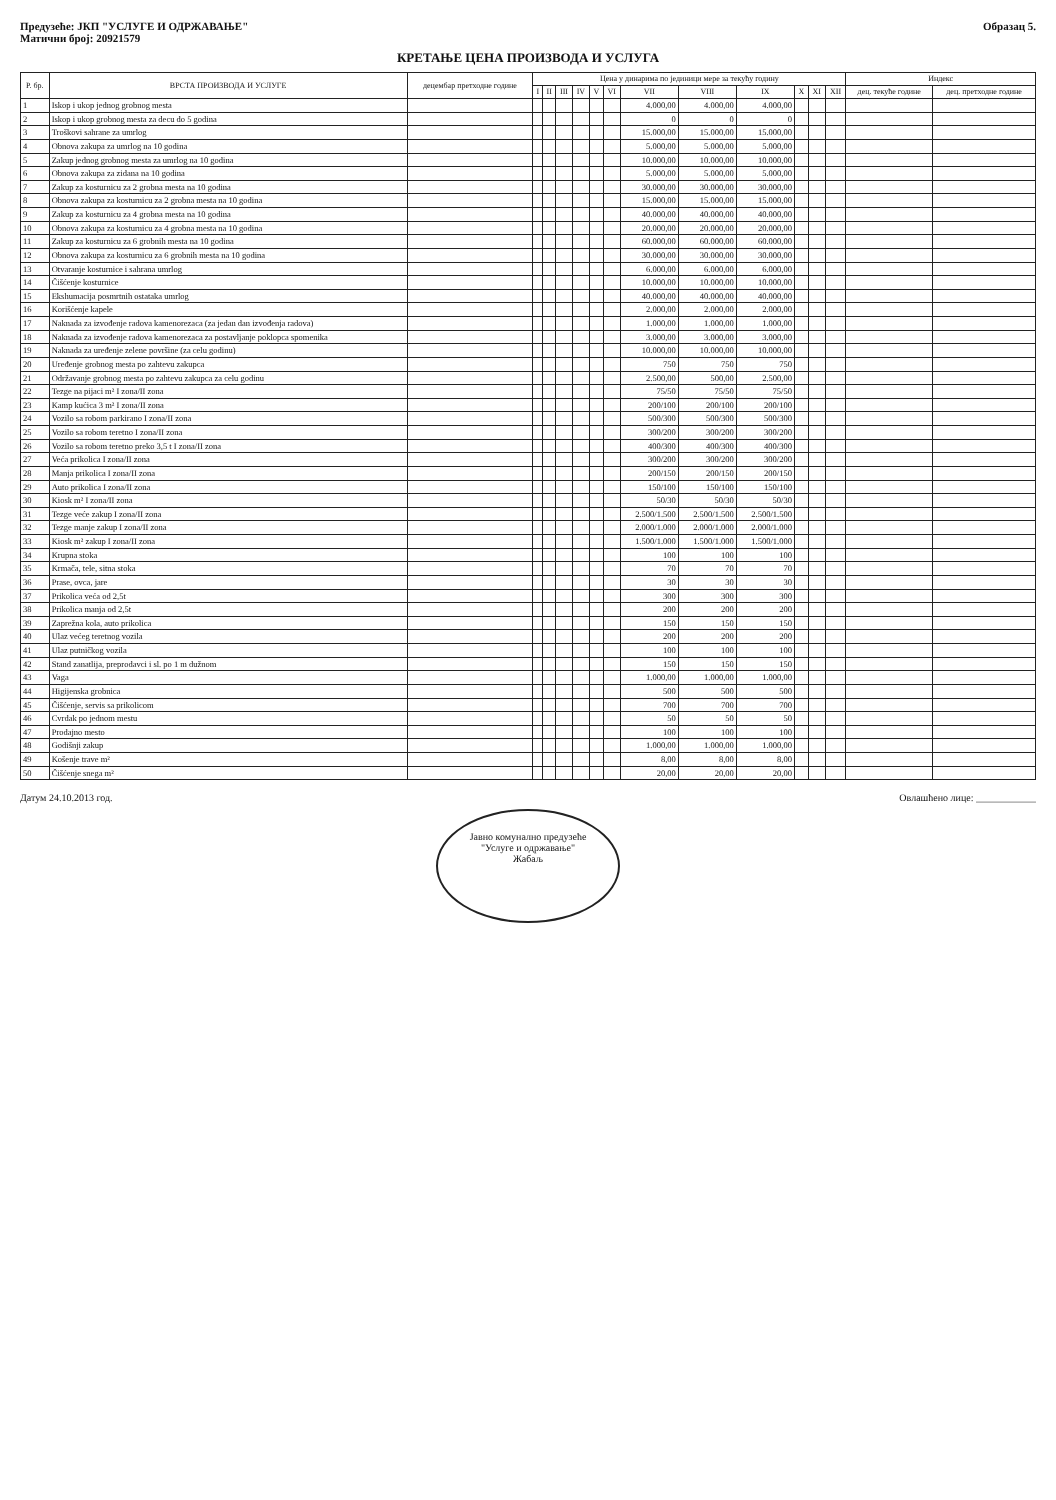Предузеће: ЈКП "УСЛУГЕ И ОДРЖАВАЊЕ"
Матични број: 20921579
Образац 5.
КРЕТАЊЕ ЦЕНА ПРОИЗВОДА И УСЛУГА
| Р. бр. | ВРСТА ПРОИЗВОДА И УСЛУГЕ | децембар претходне године | Цена у динарима по јединици мере за текућу годину | | | | | | | | | | | | Индекс | |
| --- | --- | --- | --- | --- | --- | --- | --- | --- | --- | --- | --- | --- | --- | --- | --- | --- |
| | | | I | II | III | IV | V | VI | VII | VIII | IX | X | XI | XII | дец. текуће године | дец. претходне године |
| 1 | Iskop i ukop jednog grobnog mesta | | | | | | | | 4.000,00 | 4.000,00 | 4.000,00 | | | | | |
| 2 | Iskop i ukop grobnog mesta za decu do 5 godina | | | | | | | | 0 | 0 | 0 | | | | | |
| 3 | Troškovi sahrane za umrlog | | | | | | | | 15.000,00 | 15.000,00 | 15.000,00 | | | | | |
| 4 | Obnova zakupa za umrlog na 10 godina | | | | | | | | 5.000,00 | 5.000,00 | 5.000,00 | | | | | |
| 5 | Zakup jednog grobnog mesta za umrlog na 10 godina | | | | | | | | 10.000,00 | 10.000,00 | 10.000,00 | | | | | |
| 6 | Obnova zakupa za zidana na 10 godina | | | | | | | | 5.000,00 | 5.000,00 | 5.000,00 | | | | | |
| 7 | Zakup za kosturnicu za 2 grobna mesta na 10 godina | | | | | | | | 30.000,00 | 30.000,00 | 30.000,00 | | | | | |
| 8 | Obnova zakupa za kosturnicu za 2 grobna mesta na 10 godina | | | | | | | | 15.000,00 | 15.000,00 | 15.000,00 | | | | | |
| 9 | Zakup za kosturnicu za 4 grobna mesta na 10 godina | | | | | | | | 40.000,00 | 40.000,00 | 40.000,00 | | | | | |
| 10 | Obnova zakupa za kosturnicu za 4 grobna mesta na 10 godina | | | | | | | | 20.000,00 | 20.000,00 | 20.000,00 | | | | | |
| 11 | Zakup za kosturnicu za 6 grobnih mesta na 10 godina | | | | | | | | 60.000,00 | 60.000,00 | 60.000,00 | | | | | |
| 12 | Obnova zakupa za kosturnicu za 6 grobnih mesta na 10 godina | | | | | | | | 30.000,00 | 30.000,00 | 30.000,00 | | | | | |
| 13 | Otvaranje kosturnice i sahrana umrlog | | | | | | | | 6.000,00 | 6.000,00 | 6.000,00 | | | | | |
| 14 | Čišćenje kosturnice | | | | | | | | 10.000,00 | 10.000,00 | 10.000,00 | | | | | |
| 15 | Ekshumacija posmrtnih ostataka umrlog | | | | | | | | 40.000,00 | 40.000,00 | 40.000,00 | | | | | |
| 16 | Korišćenje kapele | | | | | | | | 2.000,00 | 2.000,00 | 2.000,00 | | | | | |
| 17 | Naknada za izvođenje radova kamenorezaca (za jedan dan izvođenja radova) | | | | | | | | 1.000,00 | 1.000,00 | 1.000,00 | | | | | |
| 18 | Naknada za izvođenje radova kamenorezaca za postavljanje poklopca spomenika | | | | | | | | 3.000,00 | 3.000,00 | 3.000,00 | | | | | |
| 19 | Naknada za uređenje zelene površine (za celu godinu) | | | | | | | | 10.000,00 | 10.000,00 | 10.000,00 | | | | | |
| 20 | Uređenje grobnog mesta po zahtevu zakupca | | | | | | | | 750 | 750 | 750 | | | | | |
| 21 | Održavanje grobnog mesta po zahtevu zakupca za celu godinu | | | | | | | | 2.500,00 | 500,00 | 2.500,00 | | | | | |
| 22 | Tezge na pijaci m² I zona/II zona | | | | | | | | 75/50 | 75/50 | 75/50 | | | | | |
| 23 | Kamp kućica 3 m² I zona/II zona | | | | | | | | 200/100 | 200/100 | 200/100 | | | | | |
| 24 | Vozilo sa robom parkirano I zona/II zona | | | | | | | | 500/300 | 500/300 | 500/300 | | | | | |
| 25 | Vozilo sa robom teretno I zona/II zona | | | | | | | | 300/200 | 300/200 | 300/200 | | | | | |
| 26 | Vozilo sa robom teretno preko 3,5 t I zona/II zona | | | | | | | | 400/300 | 400/300 | 400/300 | | | | | |
| 27 | Veća prikolica I zona/II zona | | | | | | | | 300/200 | 300/200 | 300/200 | | | | | |
| 28 | Manja prikolica I zona/II zona | | | | | | | | 200/150 | 200/150 | 200/150 | | | | | |
| 29 | Auto prikolica I zona/II zona | | | | | | | | 150/100 | 150/100 | 150/100 | | | | | |
| 30 | Kiosk m² I zona/II zona | | | | | | | | 50/30 | 50/30 | 50/30 | | | | | |
| 31 | Tezge veće zakup I zona/II zona | | | | | | | | 2.500/1.500 | 2.500/1.500 | 2.500/1.500 | | | | | |
| 32 | Tezge manje zakup I zona/II zona | | | | | | | | 2.000/1.000 | 2.000/1.000 | 2.000/1.000 | | | | | |
| 33 | Kiosk m² zakup I zona/II zona | | | | | | | | 1.500/1.000 | 1.500/1.000 | 1.500/1.000 | | | | | |
| 34 | Krupna stoka | | | | | | | | 100 | 100 | 100 | | | | | |
| 35 | Krmača, tele, sitna stoka | | | | | | | | 70 | 70 | 70 | | | | | |
| 36 | Prase, ovca, jare | | | | | | | | 30 | 30 | 30 | | | | | |
| 37 | Prikolica veća od 2,5t | | | | | | | | 300 | 300 | 300 | | | | | |
| 38 | Prikolica manja od 2,5t | | | | | | | | 200 | 200 | 200 | | | | | |
| 39 | Zaprežna kola, auto prikolica | | | | | | | | 150 | 150 | 150 | | | | | |
| 40 | Ulaz većeg teretnog vozila | | | | | | | | 200 | 200 | 200 | | | | | |
| 41 | Ulaz putničkog vozila | | | | | | | | 100 | 100 | 100 | | | | | |
| 42 | Stand zanatlija, preprodavci i sl. po 1 m dužnom | | | | | | | | 150 | 150 | 150 | | | | | |
| 43 | Vaga | | | | | | | | 1.000,00 | 1.000,00 | 1.000,00 | | | | | |
| 44 | Higijenska grobnica | | | | | | | | 500 | 500 | 500 | | | | | |
| 45 | Čišćenje, servis sa prikolicom | | | | | | | | 700 | 700 | 700 | | | | | |
| 46 | Cvrdak po jednom mestu | | | | | | | | 50 | 50 | 50 | | | | | |
| 47 | Prodajno mesto | | | | | | | | 100 | 100 | 100 | | | | | |
| 48 | Godišnji zakup | | | | | | | | 1.000,00 | 1.000,00 | 1.000,00 | | | | | |
| 49 | Košenje trave m² | | | | | | | | 8,00 | 8,00 | 8,00 | | | | | |
| 50 | Čišćenje snega m² | | | | | | | | 20,00 | 20,00 | 20,00 | | | | | |
Датум 24.10.2013 год. Овлашћено лице: ____________
Јавно комунално предузеће
"Услуге и одржавање"
Жабаљ